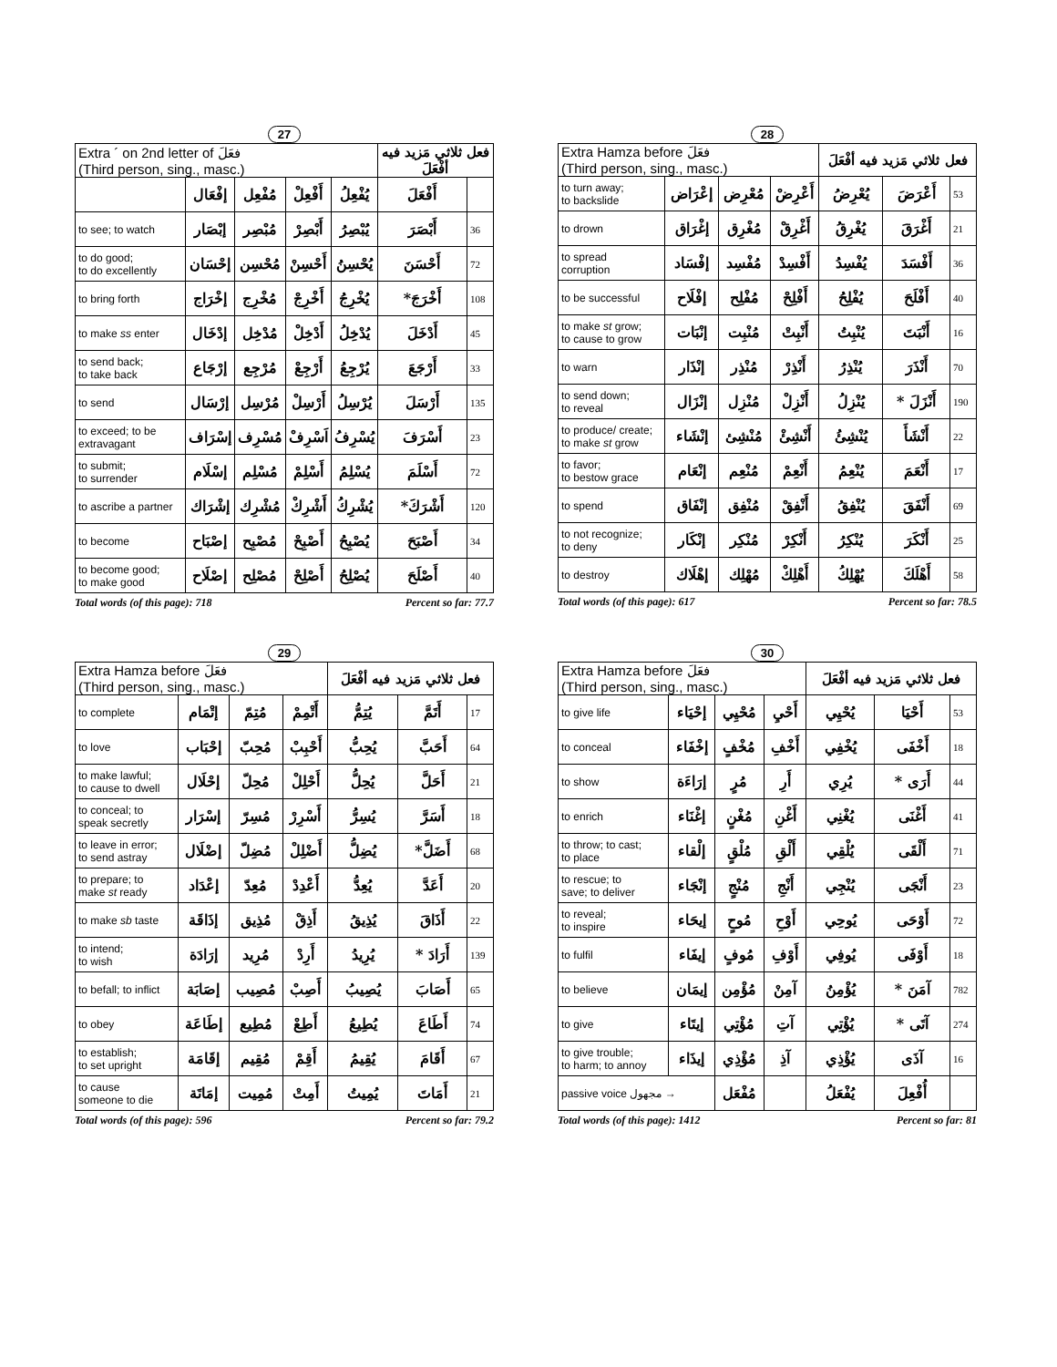27
| Extra ´ on 2nd letter of فعَلَ (Third person, sing., masc.) | | | | | فعل ثلاثي مَزيد فيه أفْعَلَ | |
| | إفْعَال | مُفْعِل | أَفْعِلْ | يُفْعِلُ | أَفْعَلَ | |
| to see; to watch | إبْصَار | مُبْصِر | أَبْصِرْ | يُبْصِرُ | أَبْصَرَ | 36 |
| to do good; to do excellently | إحْسَان | مُحْسِن | أَحْسِنْ | يُحْسِنُ | أَحْسَنَ | 72 |
| to bring forth | إخْرَاج | مُخْرِج | أَخْرِجْ | يُخْرِجُ | أَخْرَجَ* | 108 |
| to make ss enter | إدْخَال | مُدْخِل | أَدْخِلْ | يُدْخِلُ | أَدْخَلَ | 45 |
| to send back; to take back | إرْجَاع | مُرْجِع | أَرْجِعْ | يُرْجِعُ | أَرْجَعَ | 33 |
| to send | إرْسَال | مُرْسِل | أَرْسِلْ | يُرْسِلُ | أَرْسَلَ | 135 |
| to exceed; to be extravagant | إسْرَاف | مُسْرِف | اَسْرِفْ | يُسْرِفُ | أَسْرَفَ | 23 |
| to submit; to surrender | إسْلَام | مُسْلِم | أَسْلِمْ | يُسْلِمُ | أَسْلَمَ | 72 |
| to ascribe a partner | إشْرَاك | مُشْرِك | أَشْرِكْ | يُشْرِكُ | أَشْرَكَ* | 120 |
| to become | إصْبَاح | مُصْبِح | أَصْبِحْ | يُصْبِحُ | أَصْبَحَ | 34 |
| to become good; to make good | إصْلَاح | مُصْلِح | أَصْلِحْ | يُصْلِحُ | أَصْلَحَ | 40 |
Total words (of this page): 718 Percent so far: 77.7
28
| Extra Hamza before فعَلَ (Third person, sing., masc.) | | | | فعل ثلاثي مَزيد فيه أفْعَلَ | | |
| to turn away; to backslide | إعْرَاض | مُعْرِض | أَعْرِضْ | يُعْرِضُ | أَعْرَضَ | 53 |
| to drown | إغْرَاق | مُغْرِق | أَغْرِقْ | يُغْرِقُ | أَغْرَقَ | 21 |
| to spread corruption | إفْسَاد | مُفْسِد | أَفْسِدْ | يُفْسِدُ | أَفْسَدَ | 36 |
| to be successful | إفْلَاح | مُفْلِح | أَفْلِحْ | يُفْلِحُ | أَفْلَحَ | 40 |
| to make st grow; to cause to grow | إنْبَات | مُنْبِت | أَنْبِتْ | يُنْبِتُ | أَنْبَتَ | 16 |
| to warn | إنْذَار | مُنْذِر | أَنْذِرْ | يُنْذِرُ | أَنْذَرَ | 70 |
| to send down; to reveal | إنْزَال | مُنْزِل | أَنْزِلْ | يُنْزِلُ | أَنْزَلَ * | 190 |
| to produce/ create; to make st grow | إنْشَاء | مُنْشِئ | أَنْشِئْ | يُنْشِئُ | أَنْشَأَ | 22 |
| to favor; to bestow grace | إنْعَام | مُنْعِم | أَنْعِمْ | يُنْعِمُ | أَنْعَمَ | 17 |
| to spend | إنْفَاق | مُنْفِق | أَنْفِقْ | يُنْفِقُ | أَنْفَقَ | 69 |
| to not recognize; to deny | إنْكَار | مُنْكِر | أَنْكِرْ | يُنْكِرُ | أَنْكَرَ | 25 |
| to destroy | إهْلَاك | مُهْلِك | أَهْلِكْ | يُهْلِكُ | أَهْلَكَ | 58 |
Total words (of this page): 617 Percent so far: 78.5
29
| Extra Hamza before فعَلَ (Third person, sing., masc.) | | | | فعل ثلاثي مَزيد فيه أفْعَلَ | | |
| to complete | إتْمَام | مُتِمّ | أَتْمِمْ | يُتِمُّ | أَتَمَّ | 17 |
| to love | إحْبَاب | مُحِبّ | أَحْبِبْ | يُحِبُّ | أَحَبَّ | 64 |
| to make lawful; to cause to dwell | إحْلَال | مُحِلّ | أَحْلِلْ | يُحِلُّ | أَحَلَّ | 21 |
| to conceal; to speak secretly | إسْرَار | مُسِرّ | أَسْرِرْ | يُسِرُّ | أَسَرَّ | 18 |
| to leave in error; to send astray | إضْلَال | مُضِلّ | أَضْلِلْ | يُضِلُّ | أَضَلَّ* | 68 |
| to prepare; to make st ready | إعْدَاد | مُعِدّ | أَعْدِدْ | يُعِدُّ | أَعَدَّ | 20 |
| to make sb taste | إذَاقَة | مُذِيق | أَذِقْ | يُذِيقُ | أَذَاقَ | 22 |
| to intend; to wish | إرَادَة | مُرِيد | أَرِدْ | يُرِيدُ | أَرَادَ * | 139 |
| to befall; to inflict | إصَابَة | مُصِيب | أَصِبْ | يُصِيبُ | أَصَابَ | 65 |
| to obey | إطَاعَة | مُطِيع | أَطِعْ | يُطِيعُ | أَطَاعَ | 74 |
| to establish; to set upright | إقَامَة | مُقِيم | أَقِمْ | يُقِيمُ | أَقَامَ | 67 |
| to cause someone to die | إمَاتَة | مُمِيت | أَمِتْ | يُمِيتُ | أَمَاتَ | 21 |
Total words (of this page): 596 Percent so far: 79.2
30
| Extra Hamza before فعَلَ (Third person, sing., masc.) | | | | فعل ثلاثي مَزيد فيه أفْعَلَ | | |
| to give life | إحْيَاء | مُحْيِي | أَحْيِ | يُحْيِي | أَحْيَا | 53 |
| to conceal | إخْفَاء | مُخْفٍ | أَخْفِ | يُخْفِي | أَخْفَى | 18 |
| to show | إرَاءَة | مُرٍ | أَرِ | يُرِي | أَرَى * | 44 |
| to enrich | إغْنَاء | مُغْنٍ | أَغْنِ | يُغْنِي | أَغْنَى | 41 |
| to throw; to cast; to place | إلْقاء | مُلْقٍ | أَلْقِ | يُلْقِي | أَلْقَى | 71 |
| to rescue; to save; to deliver | إنْجَاء | مُنْجٍ | أَنْجِ | يُنْجِي | أَنْجَى | 23 |
| to reveal; to inspire | إيحَاء | مُوحٍ | أَوْحِ | يُوحِي | أَوْحَى | 72 |
| to fulfil | إيفَاء | مُوفٍ | أَوْفِ | يُوفِي | أَوْفَى | 18 |
| to believe | إيمَان | مُؤْمِن | آمِنْ | يُؤْمِنُ | آمَنَ * | 782 |
| to give | إيتَاء | مُؤْتِي | آتِ | يُؤْتِي | آتَى * | 274 |
| to give trouble; to harm; to annoy | إيذَاء | مُؤْذِي | آذِ | يُؤْذِي | آذَى | 16 |
| passive voice مجهول → | | مُفْعَل | | يُفْعَلُ | أُفْعِلَ | |
Total words (of this page): 1412 Percent so far: 81